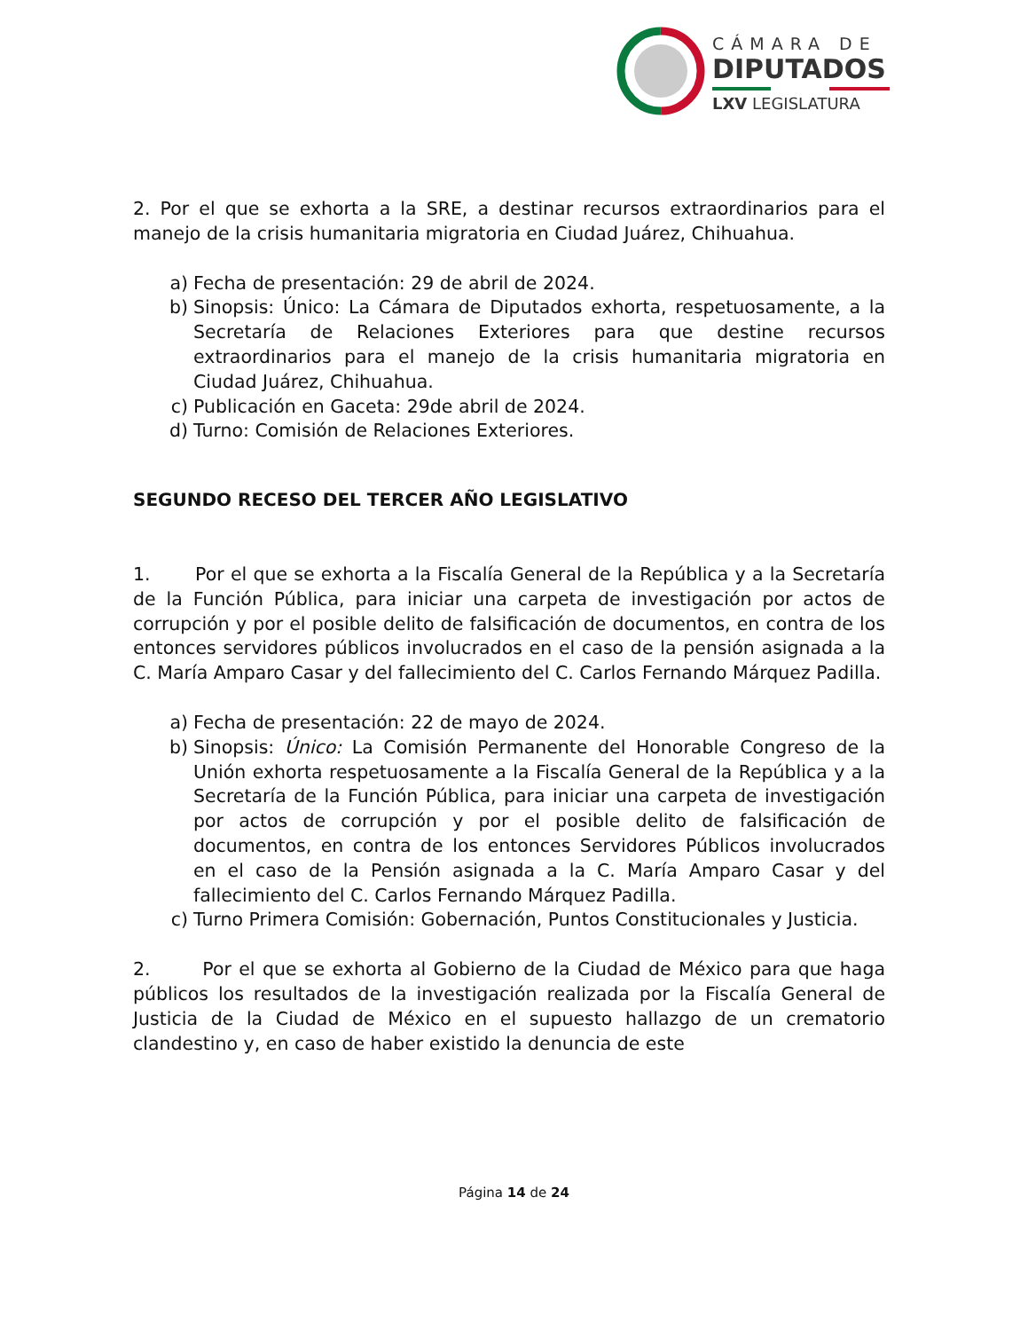CÁMARA DE
DIPUTADOS
LXV LEGISLATURA
2. Por el que se exhorta a la SRE, a destinar recursos extraordinarios para el manejo de la crisis humanitaria migratoria en Ciudad Juárez, Chihuahua.
a) Fecha de presentación: 29 de abril de 2024.
b) Sinopsis: Único: La Cámara de Diputados exhorta, respetuosamente, a la Secretaría de Relaciones Exteriores para que destine recursos extraordinarios para el manejo de la crisis humanitaria migratoria en Ciudad Juárez, Chihuahua.
c) Publicación en Gaceta: 29de abril de 2024.
d) Turno: Comisión de Relaciones Exteriores.
SEGUNDO RECESO DEL TERCER AÑO LEGISLATIVO
1. Por el que se exhorta a la Fiscalía General de la República y a la Secretaría de la Función Pública, para iniciar una carpeta de investigación por actos de corrupción y por el posible delito de falsificación de documentos, en contra de los entonces servidores públicos involucrados en el caso de la pensión asignada a la C. María Amparo Casar y del fallecimiento del C. Carlos Fernando Márquez Padilla.
a) Fecha de presentación: 22 de mayo de 2024.
b) Sinopsis: Único: La Comisión Permanente del Honorable Congreso de la Unión exhorta respetuosamente a la Fiscalía General de la República y a la Secretaría de la Función Pública, para iniciar una carpeta de investigación por actos de corrupción y por el posible delito de falsificación de documentos, en contra de los entonces Servidores Públicos involucrados en el caso de la Pensión asignada a la C. María Amparo Casar y del fallecimiento del C. Carlos Fernando Márquez Padilla.
c) Turno Primera Comisión: Gobernación, Puntos Constitucionales y Justicia.
2. Por el que se exhorta al Gobierno de la Ciudad de México para que haga públicos los resultados de la investigación realizada por la Fiscalía General de Justicia de la Ciudad de México en el supuesto hallazgo de un crematorio clandestino y, en caso de haber existido la denuncia de este
Página 14 de 24